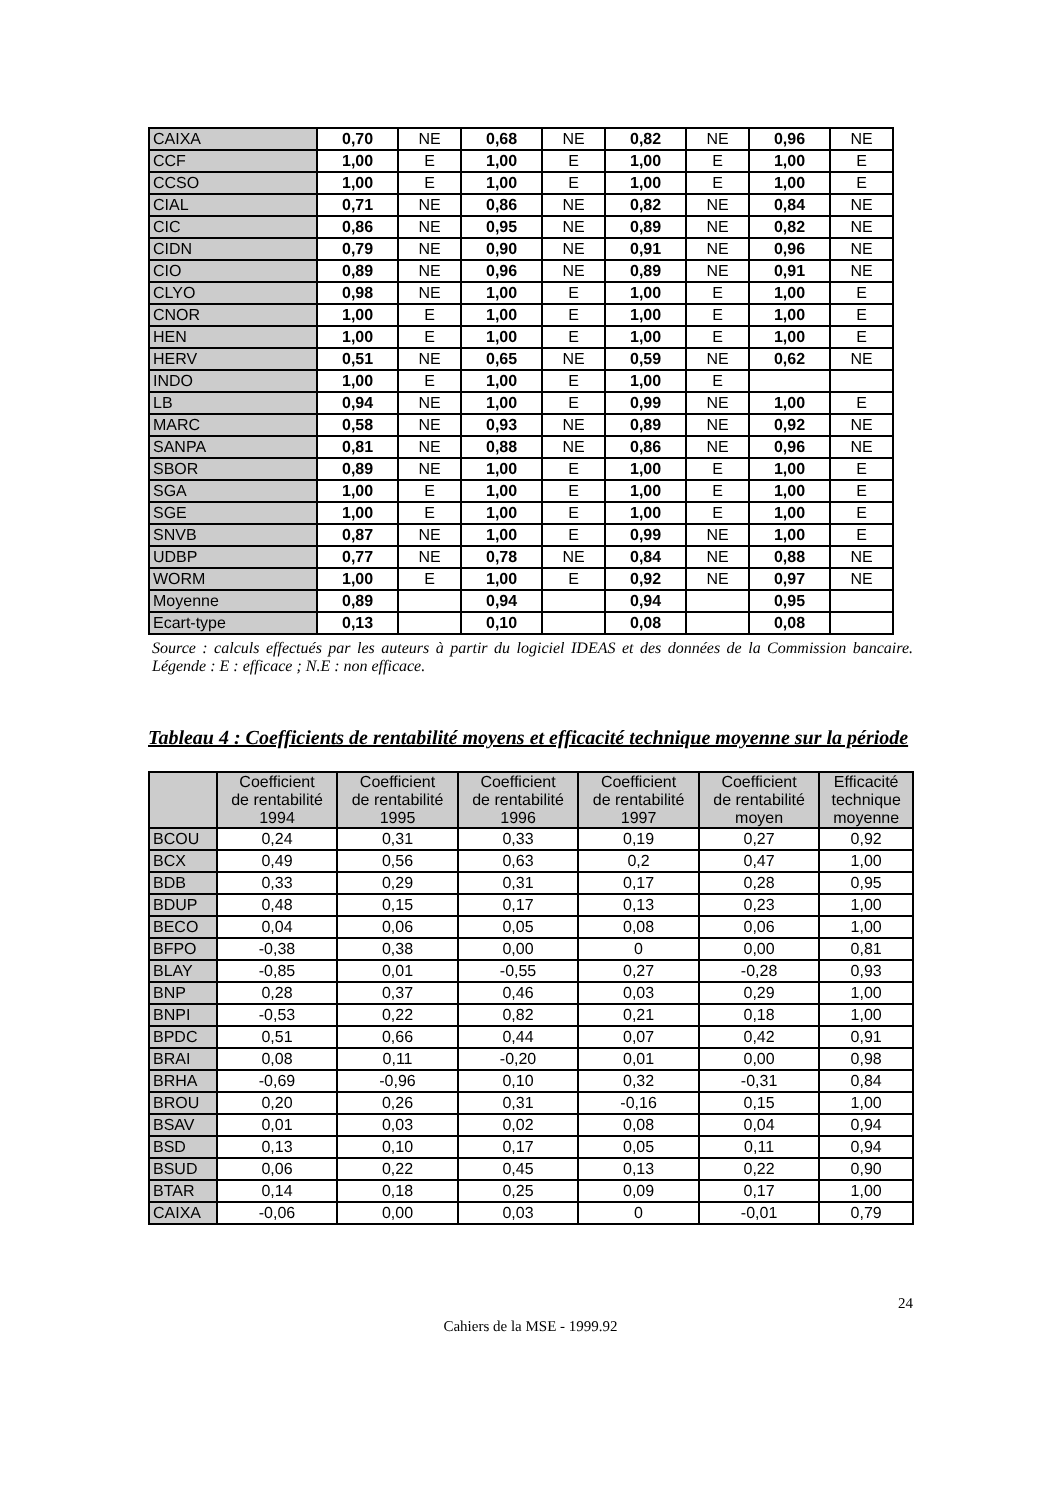| CAIXA | 0,70 | NE | 0,68 | NE | 0,82 | NE | 0,96 | NE |
| CCF | 1,00 | E | 1,00 | E | 1,00 | E | 1,00 | E |
| CCSO | 1,00 | E | 1,00 | E | 1,00 | E | 1,00 | E |
| CIAL | 0,71 | NE | 0,86 | NE | 0,82 | NE | 0,84 | NE |
| CIC | 0,86 | NE | 0,95 | NE | 0,89 | NE | 0,82 | NE |
| CIDN | 0,79 | NE | 0,90 | NE | 0,91 | NE | 0,96 | NE |
| CIO | 0,89 | NE | 0,96 | NE | 0,89 | NE | 0,91 | NE |
| CLYO | 0,98 | NE | 1,00 | E | 1,00 | E | 1,00 | E |
| CNOR | 1,00 | E | 1,00 | E | 1,00 | E | 1,00 | E |
| HEN | 1,00 | E | 1,00 | E | 1,00 | E | 1,00 | E |
| HERV | 0,51 | NE | 0,65 | NE | 0,59 | NE | 0,62 | NE |
| INDO | 1,00 | E | 1,00 | E | 1,00 | E | | |
| LB | 0,94 | NE | 1,00 | E | 0,99 | NE | 1,00 | E |
| MARC | 0,58 | NE | 0,93 | NE | 0,89 | NE | 0,92 | NE |
| SANPA | 0,81 | NE | 0,88 | NE | 0,86 | NE | 0,96 | NE |
| SBOR | 0,89 | NE | 1,00 | E | 1,00 | E | 1,00 | E |
| SGA | 1,00 | E | 1,00 | E | 1,00 | E | 1,00 | E |
| SGE | 1,00 | E | 1,00 | E | 1,00 | E | 1,00 | E |
| SNVB | 0,87 | NE | 1,00 | E | 0,99 | NE | 1,00 | E |
| UDBP | 0,77 | NE | 0,78 | NE | 0,84 | NE | 0,88 | NE |
| WORM | 1,00 | E | 1,00 | E | 0,92 | NE | 0,97 | NE |
| Moyenne | 0,89 | | 0,94 | | 0,94 | | 0,95 | |
| Ecart-type | 0,13 | | 0,10 | | 0,08 | | 0,08 | |
Source : calculs effectués par les auteurs à partir du logiciel IDEAS et des données de la Commission bancaire. Légende : E : efficace ; N.E : non efficace.
Tableau 4 : Coefficients de rentabilité moyens et efficacité technique moyenne sur la période
| | Coefficient de rentabilité 1994 | Coefficient de rentabilité 1995 | Coefficient de rentabilité 1996 | Coefficient de rentabilité 1997 | Coefficient de rentabilité moyen | Efficacité technique moyenne |
| --- | --- | --- | --- | --- | --- | --- |
| BCOU | 0,24 | 0,31 | 0,33 | 0,19 | 0,27 | 0,92 |
| BCX | 0,49 | 0,56 | 0,63 | 0,2 | 0,47 | 1,00 |
| BDB | 0,33 | 0,29 | 0,31 | 0,17 | 0,28 | 0,95 |
| BDUP | 0,48 | 0,15 | 0,17 | 0,13 | 0,23 | 1,00 |
| BECO | 0,04 | 0,06 | 0,05 | 0,08 | 0,06 | 1,00 |
| BFPO | -0,38 | 0,38 | 0,00 | 0 | 0,00 | 0,81 |
| BLAY | -0,85 | 0,01 | -0,55 | 0,27 | -0,28 | 0,93 |
| BNP | 0,28 | 0,37 | 0,46 | 0,03 | 0,29 | 1,00 |
| BNPI | -0,53 | 0,22 | 0,82 | 0,21 | 0,18 | 1,00 |
| BPDC | 0,51 | 0,66 | 0,44 | 0,07 | 0,42 | 0,91 |
| BRAI | 0,08 | 0,11 | -0,20 | 0,01 | 0,00 | 0,98 |
| BRHA | -0,69 | -0,96 | 0,10 | 0,32 | -0,31 | 0,84 |
| BROU | 0,20 | 0,26 | 0,31 | -0,16 | 0,15 | 1,00 |
| BSAV | 0,01 | 0,03 | 0,02 | 0,08 | 0,04 | 0,94 |
| BSD | 0,13 | 0,10 | 0,17 | 0,05 | 0,11 | 0,94 |
| BSUD | 0,06 | 0,22 | 0,45 | 0,13 | 0,22 | 0,90 |
| BTAR | 0,14 | 0,18 | 0,25 | 0,09 | 0,17 | 1,00 |
| CAIXA | -0,06 | 0,00 | 0,03 | 0 | -0,01 | 0,79 |
24
Cahiers de la MSE - 1999.92